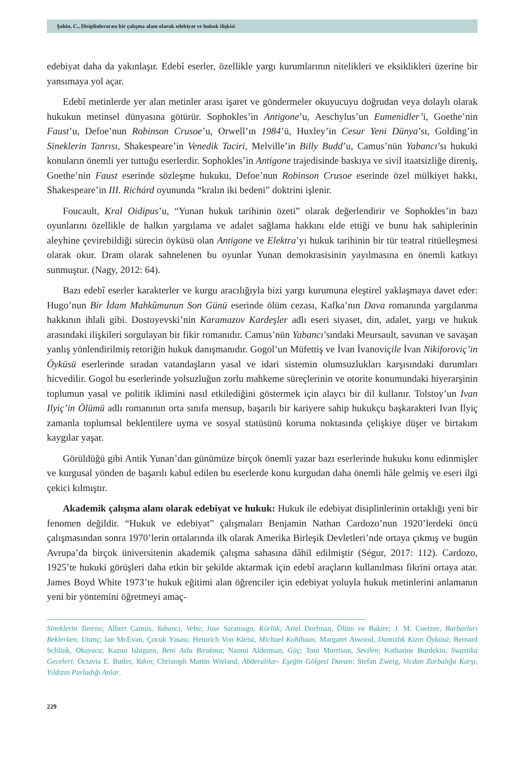Şahin, C., Disiplinlerarası bir çalışma alanı olarak edebiyat ve hukuk ilişkisi
edebiyat daha da yakınlaşır. Edebî eserler, özellikle yargı kurumlarının nitelikleri ve eksiklikleri üzerine bir yansımaya yol açar.
Edebî metinlerde yer alan metinler arası işaret ve göndermeler okuyucuyu doğrudan veya dolaylı olarak hukukun metinsel dünyasına götürür. Sophokles’in Antigone’u, Aeschylus’un Eumenidler’i, Goethe’nin Faust’u, Defoe’nun Robinson Crusoe’u, Orwell’ın 1984’ü, Huxley’in Cesur Yeni Dünya’sı, Golding’in Sineklerin Tanrısı, Shakespeare’in Venedik Taciri, Melville’in Billy Budd’u, Camus’nün Yabancı’sı hukuki konuların önemli yer tuttuğu eserlerdir. Sophokles’in Antigone trajedisinde baskıya ve sivil itaatsizliğe direniş, Goethe’nin Faust eserinde sözleşme hukuku, Defoe’nun Robinson Crusoe eserinde özel mülkiyet hakkı, Shakespeare’in III. Richárd oyununda “kralın iki bedeni” doktrini işlenir.
Foucault, Kral Oidipus’u, “Yunan hukuk tarihinin özeti” olarak değerlendirir ve Sophokles’in bazı oyunlarını özellikle de halkın yargılama ve adalet sağlama hakkını elde ettiği ve bunu hak sahiplerinin aleyhine çevirebildiği sürecin öyküsü olan Antigone ve Elektra’yı hukuk tarihinin bir tür teatral ritüelleşmesi olarak okur. Dram olarak sahnelenen bu oyunlar Yunan demokrasisinin yayılmasına en önemli katkıyı sunmuştur. (Nagy, 2012: 64).
Bazı edebî eserler karakterler ve kurgu aracılığıyla bizi yargı kurumuna eleştirel yaklaşmaya davet eder: Hugo’nun Bir İdam Mahkûmunun Son Günü eserinde ölüm cezası, Kafka’nın Dava romanında yargılanma hakkının ihlali gibi. Dostoyevski’nin Karamazov Kardeşler adlı eseri siyaset, din, adalet, yargı ve hukuk arasındaki ilişkileri sorgulayan bir fikir romanıdır. Camus’nün Yabancı’sındaki Meursault, savunan ve savaşan yanlış yönlendirilmiş retoriğin hukuk danışmanıdır. Gogol’un Müfettiş ve İvan İvanoviçile İvan Nikiforoviç’in Öyküsü eserlerinde sıradan vatandaşların yasal ve idari sistemin olumsuzlukları karşısındaki durumları hicvedilir. Gogol bu eserlerinde yolsuzluğun zorlu mahkeme süreçlerinin ve otorite konumundaki hiyerarşinin toplumun yasal ve politik iklimini nasıl etkilediğini göstermek için alaycı bir dil kullanır. Tolstoy’un Ivan Ilyiç’in Ölümü adlı romanının orta sınıfa mensup, başarılı bir kariyere sahip hukukçu başkarakteri Ivan Ilyiç zamanla toplumsal beklentilere uyma ve sosyal statüsünü koruma noktasında çelişkiye düşer ve birtakım kaygılar yaşar.
Görüldüğü gibi Antik Yunan’dan günümüze birçok önemli yazar bazı eserlerinde hukuku konu edinmişler ve kurgusal yönden de başarılı kabul edilen bu eserlerde konu kurgudan daha önemli hâle gelmiş ve eseri ilgi çekici kılmıştır.
Akademik çalışma alanı olarak edebiyat ve hukuk: Hukuk ile edebiyat disiplinlerinin ortaklığı yeni bir fenomen değildir. “Hukuk ve edebiyat” çalışmaları Benjamin Nathan Cardozo’nun 1920’lerdeki öncü çalışmasından sonra 1970’lerin ortalarında ilk olarak Amerika Birleşik Devletleri’nde ortaya çıkmış ve bugün Avrupa’da birçok üniversitenin akademik çalışma sahasına dâhil edilmiştir (Ségur, 2017: 112). Cardozo, 1925’te hukuki görüşleri daha etkin bir şekilde aktarmak için edebî araçların kullanılması fikrini ortaya atar. James Boyd White 1973’te hukuk eğitimi alan öğrenciler için edebiyat yoluyla hukuk metinlerini anlamanın yeni bir yöntemini öğretmeyi amaç-
Sineklerin Tanrısı; Albert Camus, Yabancı, Veba; Jose Saramago, Körlük; Ariel Dorfman, Ölüm ve Bakire; J. M. Coetzee, Barbarları Beklerken, Utanç; Ian McEvan, Çocuk Yasası; Heinrich Von Kleist, Michael Kohlhaas; Margaret Atwood, Damızlık Kızın Öyküsü; Bernard Schlink, Okuyucu; Kazuo Ishiguro, Beni Asla Bırakma; Naomi Alderman, Güç; Toni Morrison, Sevilen; Katharine Burdekin, Swastika Geceleri; Octavia E. Butler, Yakın; Christoph Martin Wieland, Abderalılar- Eşeğin Gölgesi Davası; Stefan Zweig, Vicdan Zorbalığa Karşı, Yıldızın Parladığı Anlar.
229